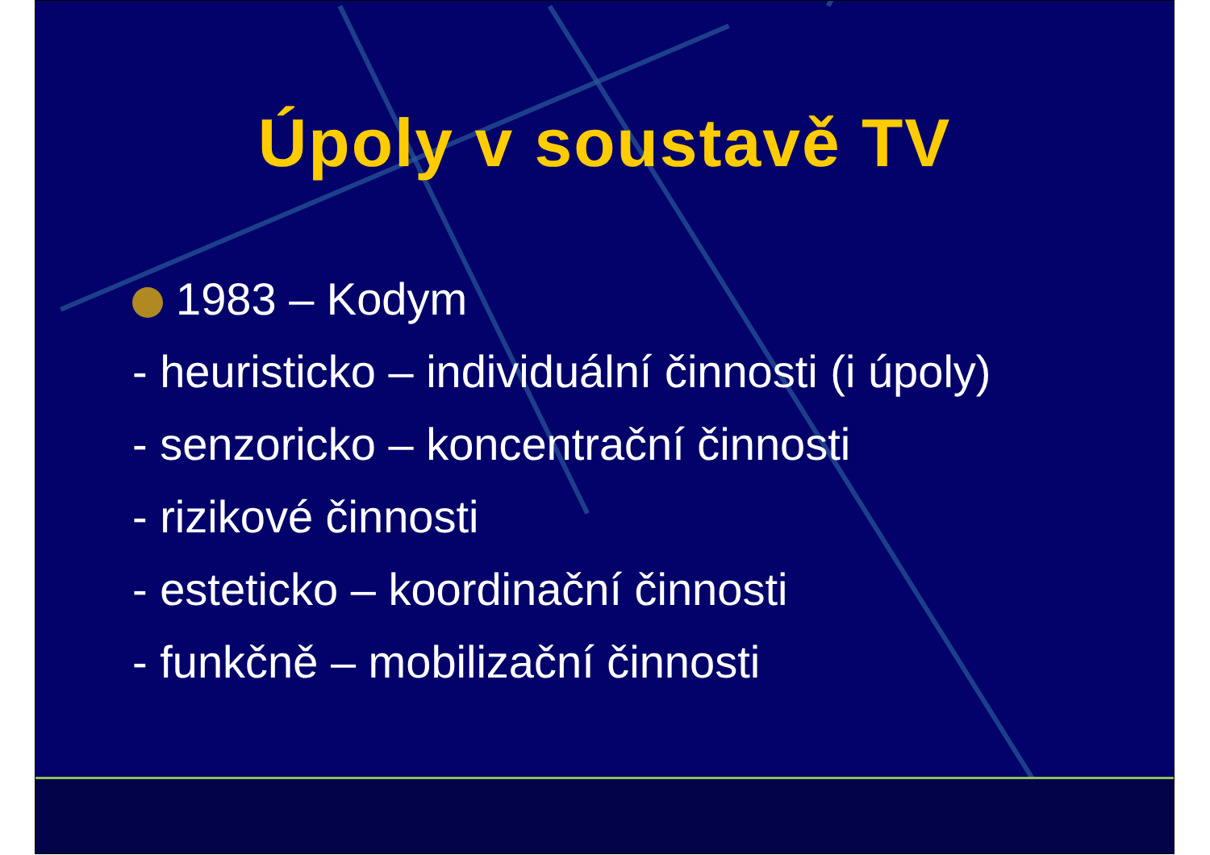Úpoly v soustavě TV
1983 – Kodym
- heuristicko – individuální činnosti (i úpoly)
- senzoricko – koncentrační činnosti
- rizikové činnosti
- esteticko – koordinační činnosti
- funkčně – mobilizační činnosti